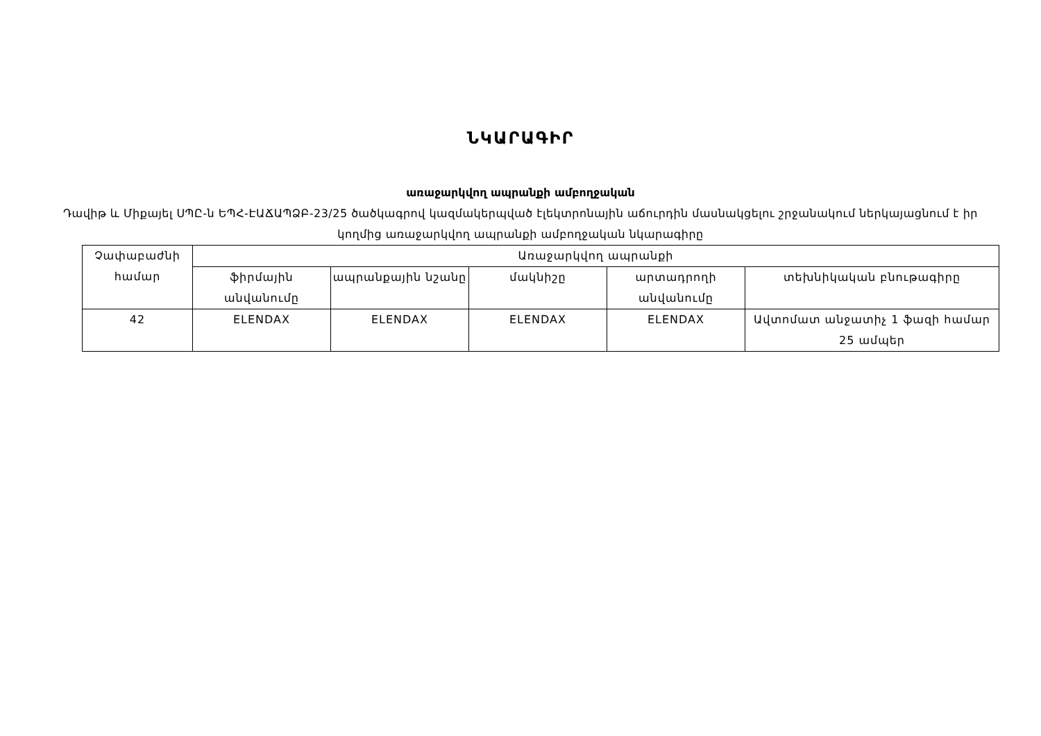ՆԿԱՐԱԳԻՐ
առաջարկվող ապրանքի ամբողջական
Դավիթ և Միքայել ՍՊԸ-ն ԵՊՀ-ԷԱՃԱՊՁԲ-23/25 ծածկագրով կազմակերպված էլեկտրոնային աճուրդին մասնակցելու շրջանակում ներկայացնում է իր կողմից առաջարկվող ապրանքի ամբողջական նկարագիրը
| Չափաբաժնի համար | Առաջարկվող ապրանքի | | | | |
| --- | --- | --- | --- | --- | --- |
| | ֆիրմային անվանումը | ապրանքային նշանը | մակնիշը | արտադրողի անվանումը | տեխնիկական բնութագիրը |
| 42 | ELENDAX | ELENDAX | ELENDAX | ELENDAX | Ավտոմատ անջատիչ 1 ֆազի համար 25 ամպեր |